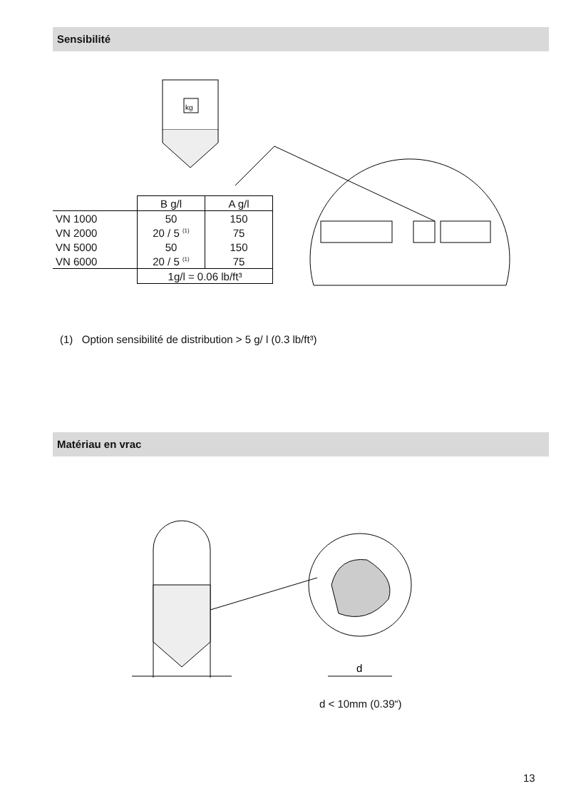Sensibilité
kg
| | B g/l | A g/l |
| --- | --- | --- |
| VN 1000 | 50 | 150 |
| VN 2000 | 20 / 5 <sup>(1)</sup> | 75 |
| VN 5000 | 50 | 150 |
| VN 6000 | 20 / 5 <sup>(1)</sup> | 75 |
| | 1g/l = 0.06 lb/ft³ | |
(1) Option sensibilité de distribution > 5 g/ l (0.3 lb/ft³)
Matériau en vrac
d
d < 10mm (0.39“)
13